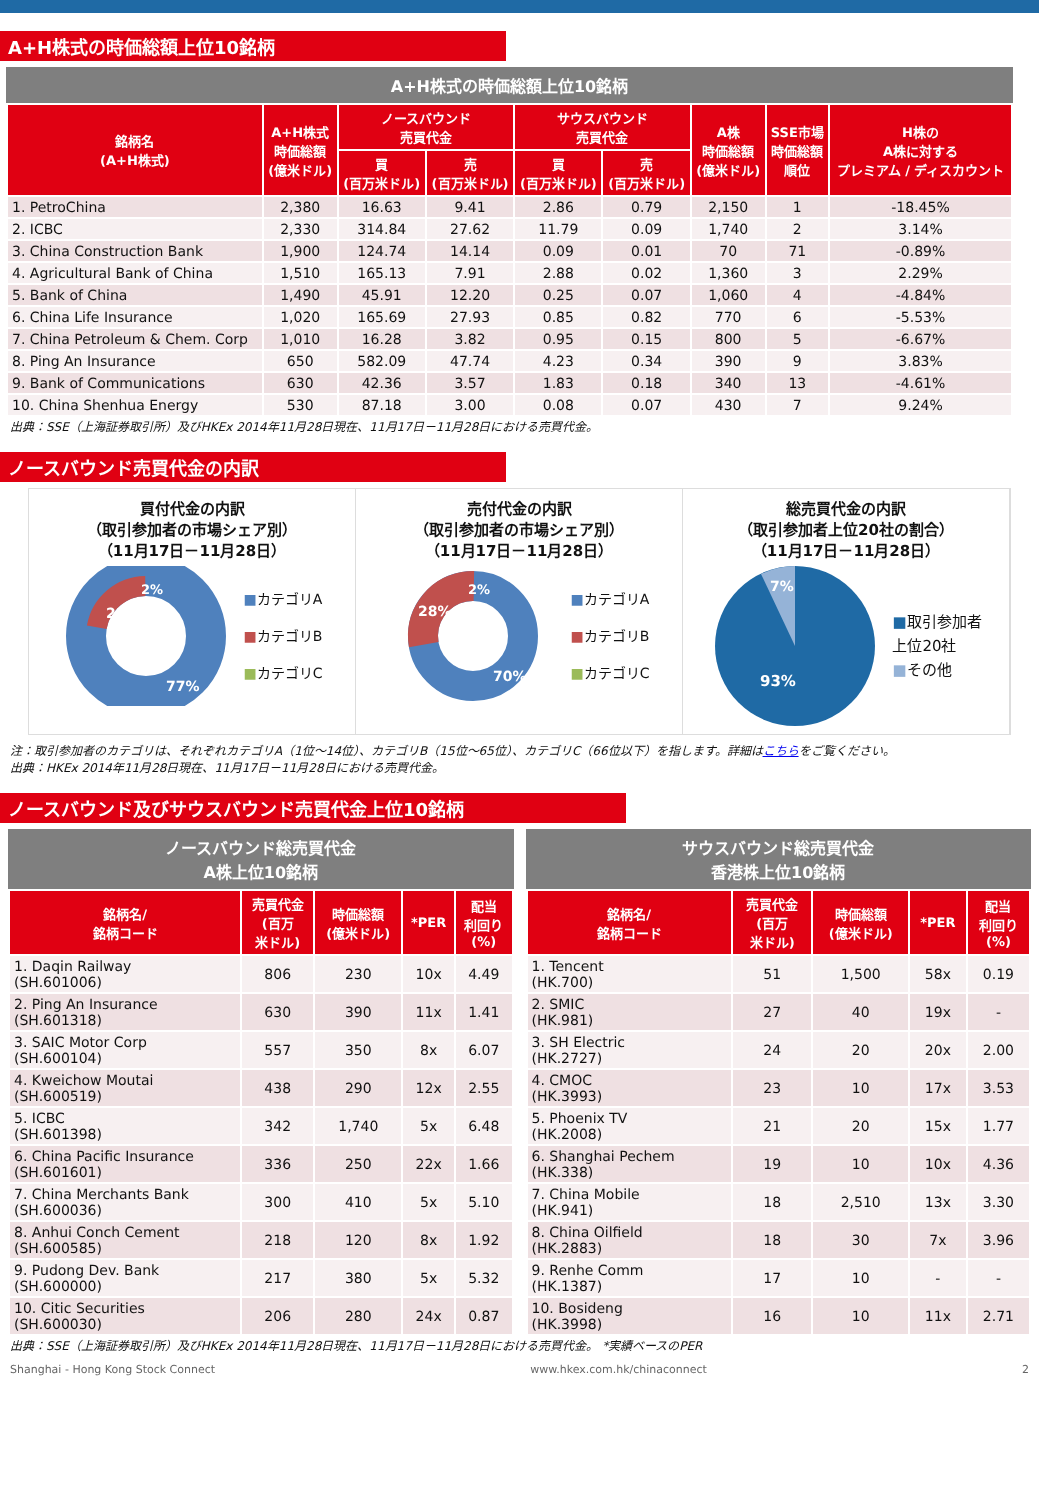A+H株式の時価総額上位10銘柄
A+H株式の時価総額上位10銘柄
| 銘柄名 (A+H株式) | A+H株式 時価総額 (億米ドル) | ノースバウンド 売買代金 | | サウスバウンド 売買代金 | | A株 時価総額 (億米ドル) | SSE市場 時価総額 順位 | H株の A株に対する プレミアム / ディスカウント |
| --- | --- | --- | --- | --- | --- | --- | --- | --- |
| | | 買 (百万米ドル) | 売 (百万米ドル) | 買 (百万米ドル) | 売 (百万米ドル) | | | |
| 1. PetroChina | 2,380 | 16.63 | 9.41 | 2.86 | 0.79 | 2,150 | 1 | -18.45% |
| 2. ICBC | 2,330 | 314.84 | 27.62 | 11.79 | 0.09 | 1,740 | 2 | 3.14% |
| 3. China Construction Bank | 1,900 | 124.74 | 14.14 | 0.09 | 0.01 | 70 | 71 | -0.89% |
| 4. Agricultural Bank of China | 1,510 | 165.13 | 7.91 | 2.88 | 0.02 | 1,360 | 3 | 2.29% |
| 5. Bank of China | 1,490 | 45.91 | 12.20 | 0.25 | 0.07 | 1,060 | 4 | -4.84% |
| 6. China Life Insurance | 1,020 | 165.69 | 27.93 | 0.85 | 0.82 | 770 | 6 | -5.53% |
| 7. China Petroleum & Chem. Corp | 1,010 | 16.28 | 3.82 | 0.95 | 0.15 | 800 | 5 | -6.67% |
| 8. Ping An Insurance | 650 | 582.09 | 47.74 | 4.23 | 0.34 | 390 | 9 | 3.83% |
| 9. Bank of Communications | 630 | 42.36 | 3.57 | 1.83 | 0.18 | 340 | 13 | -4.61% |
| 10. China Shenhua Energy | 530 | 87.18 | 3.00 | 0.08 | 0.07 | 430 | 7 | 9.24% |
出典：SSE（上海証券取引所）及びHKEx 2014年11月28日現在、11月17日－11月28日における売買代金。
ノースバウンド売買代金の内訳
買付代金の内訳
（取引参加者の市場シェア別）
（11月17日－11月28日）
21%
2%
77%
■カテゴリA
■カテゴリB
■カテゴリC
売付代金の内訳
（取引参加者の市場シェア別）
（11月17日－11月28日）
28%
2%
70%
■カテゴリA
■カテゴリB
■カテゴリC
総売買代金の内訳
（取引参加者上位20社の割合）
（11月17日－11月28日）
7%
93%
■取引参加者
上位20社
■その他
注：取引参加者のカテゴリは、それぞれカテゴリA（1位～14位）、カテゴリB（15位～65位）、カテゴリC（66位以下）を指します。詳細はこちらをご覧ください。
出典：HKEx 2014年11月28日現在、11月17日－11月28日における売買代金。
ノースバウンド及びサウスバウンド売買代金上位10銘柄
ノースバウンド総売買代金
A株上位10銘柄
| 銘柄名/ 銘柄コード | 売買代金 (百万 米ドル) | 時価総額 (億米ドル) | *PER | 配当 利回り (%) |
| --- | --- | --- | --- | --- |
| 1. Daqin Railway (SH.601006) | 806 | 230 | 10x | 4.49 |
| 2. Ping An Insurance (SH.601318) | 630 | 390 | 11x | 1.41 |
| 3. SAIC Motor Corp (SH.600104) | 557 | 350 | 8x | 6.07 |
| 4. Kweichow Moutai (SH.600519) | 438 | 290 | 12x | 2.55 |
| 5. ICBC (SH.601398) | 342 | 1,740 | 5x | 6.48 |
| 6. China Pacific Insurance (SH.601601) | 336 | 250 | 22x | 1.66 |
| 7. China Merchants Bank (SH.600036) | 300 | 410 | 5x | 5.10 |
| 8. Anhui Conch Cement (SH.600585) | 218 | 120 | 8x | 1.92 |
| 9. Pudong Dev. Bank (SH.600000) | 217 | 380 | 5x | 5.32 |
| 10. Citic Securities (SH.600030) | 206 | 280 | 24x | 0.87 |
サウスバウンド総売買代金
香港株上位10銘柄
| 銘柄名/ 銘柄コード | 売買代金 (百万 米ドル) | 時価総額 (億米ドル) | *PER | 配当 利回り (%) |
| --- | --- | --- | --- | --- |
| 1. Tencent (HK.700) | 51 | 1,500 | 58x | 0.19 |
| 2. SMIC (HK.981) | 27 | 40 | 19x | - |
| 3. SH Electric (HK.2727) | 24 | 20 | 20x | 2.00 |
| 4. CMOC (HK.3993) | 23 | 10 | 17x | 3.53 |
| 5. Phoenix TV (HK.2008) | 21 | 20 | 15x | 1.77 |
| 6. Shanghai Pechem (HK.338) | 19 | 10 | 10x | 4.36 |
| 7. China Mobile (HK.941) | 18 | 2,510 | 13x | 3.30 |
| 8. China Oilfield (HK.2883) | 18 | 30 | 7x | 3.96 |
| 9. Renhe Comm (HK.1387) | 17 | 10 | - | - |
| 10. Bosideng (HK.3998) | 16 | 10 | 11x | 2.71 |
出典：SSE（上海証券取引所）及びHKEx 2014年11月28日現在、11月17日－11月28日における売買代金。 *実績ベースのPER
Shanghai - Hong Kong Stock Connect www.hkex.com.hk/chinaconnect 2